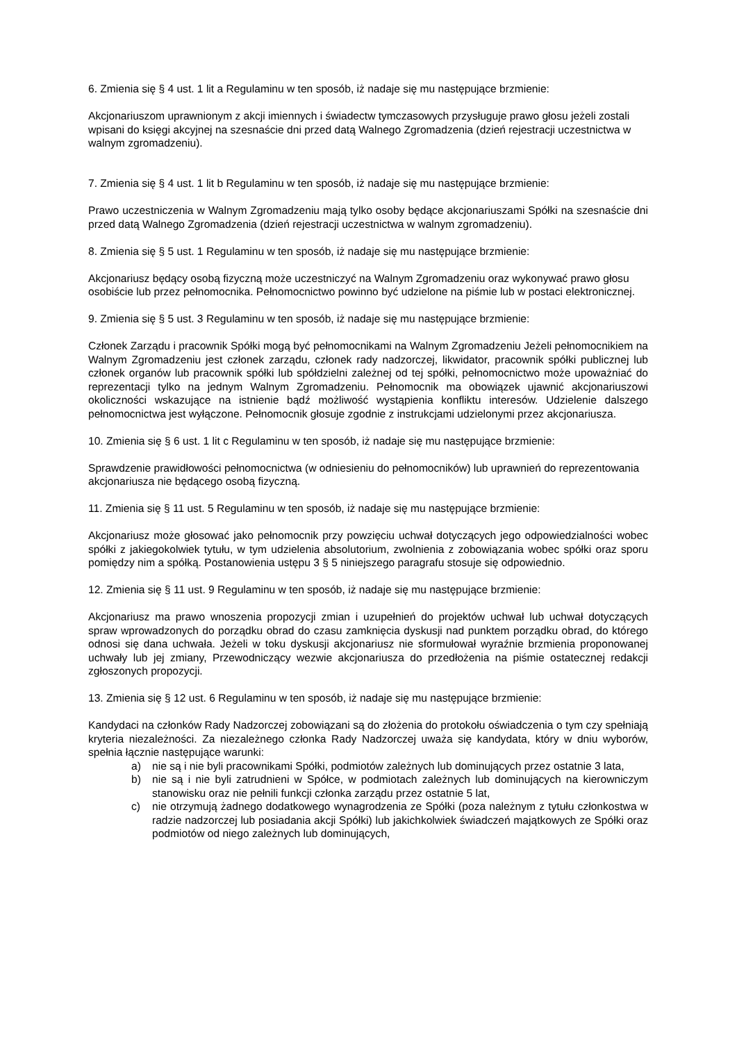6. Zmienia się § 4 ust. 1 lit a Regulaminu w ten sposób, iż nadaje się mu następujące brzmienie:
Akcjonariuszom uprawnionym z akcji imiennych i świadectw tymczasowych przysługuje prawo głosu jeżeli zostali wpisani do księgi akcyjnej na szesnaście dni przed datą Walnego Zgromadzenia (dzień rejestracji uczestnictwa w walnym zgromadzeniu).
7. Zmienia się § 4 ust. 1 lit b Regulaminu w ten sposób, iż nadaje się mu następujące brzmienie:
Prawo uczestniczenia w Walnym Zgromadzeniu mają tylko osoby będące akcjonariuszami Spółki na szesnaście dni przed datą Walnego Zgromadzenia (dzień rejestracji uczestnictwa w walnym zgromadzeniu).
8. Zmienia się § 5 ust. 1 Regulaminu w ten sposób, iż nadaje się mu następujące brzmienie:
Akcjonariusz będący osobą fizyczną może uczestniczyć na Walnym Zgromadzeniu oraz wykonywać prawo głosu osobiście lub przez pełnomocnika. Pełnomocnictwo powinno być udzielone na piśmie lub w postaci elektronicznej.
9. Zmienia się § 5 ust. 3 Regulaminu w ten sposób, iż nadaje się mu następujące brzmienie:
Członek Zarządu i pracownik Spółki mogą być pełnomocnikami na Walnym Zgromadzeniu Jeżeli pełnomocnikiem na Walnym Zgromadzeniu jest członek zarządu, członek rady nadzorczej, likwidator, pracownik spółki publicznej lub członek organów lub pracownik spółki lub spółdzielni zależnej od tej spółki, pełnomocnictwo może upoważniać do reprezentacji tylko na jednym Walnym Zgromadzeniu. Pełnomocnik ma obowiązek ujawnić akcjonariuszowi okoliczności wskazujące na istnienie bądź możliwość wystąpienia konfliktu interesów. Udzielenie dalszego pełnomocnictwa jest wyłączone. Pełnomocnik głosuje zgodnie z instrukcjami udzielonymi przez akcjonariusza.
10. Zmienia się § 6 ust. 1 lit c Regulaminu w ten sposób, iż nadaje się mu następujące brzmienie:
Sprawdzenie prawidłowości pełnomocnictwa (w odniesieniu do pełnomocników) lub uprawnień do reprezentowania akcjonariusza nie będącego osobą fizyczną.
11. Zmienia się § 11 ust. 5 Regulaminu w ten sposób, iż nadaje się mu następujące brzmienie:
Akcjonariusz może głosować jako pełnomocnik przy powzięciu uchwał dotyczących jego odpowiedzialności wobec spółki z jakiegokolwiek tytułu, w tym udzielenia absolutorium, zwolnienia z zobowiązania wobec spółki oraz sporu pomiędzy nim a spółką. Postanowienia ustępu 3 § 5 niniejszego paragrafu stosuje się odpowiednio.
12. Zmienia się § 11 ust. 9 Regulaminu w ten sposób, iż nadaje się mu następujące brzmienie:
Akcjonariusz ma prawo wnoszenia propozycji zmian i uzupełnień do projektów uchwał lub uchwał dotyczących spraw wprowadzonych do porządku obrad do czasu zamknięcia dyskusji nad punktem porządku obrad, do którego odnosi się dana uchwała. Jeżeli w toku dyskusji akcjonariusz nie sformułował wyraźnie brzmienia proponowanej uchwały lub jej zmiany, Przewodniczący wezwie akcjonariusza do przedłożenia na piśmie ostatecznej redakcji zgłoszonych propozycji.
13. Zmienia się § 12 ust. 6 Regulaminu w ten sposób, iż nadaje się mu następujące brzmienie:
Kandydaci na członków Rady Nadzorczej zobowiązani są do złożenia do protokołu oświadczenia o tym czy spełniają kryteria niezależności. Za niezależnego członka Rady Nadzorczej uważa się kandydata, który w dniu wyborów, spełnia łącznie następujące warunki:
a) nie są i nie byli pracownikami Spółki, podmiotów zależnych lub dominujących przez ostatnie 3 lata,
b) nie są i nie byli zatrudnieni w Spółce, w podmiotach zależnych lub dominujących na kierowniczym stanowisku oraz nie pełnili funkcji członka zarządu przez ostatnie 5 lat,
c) nie otrzymują żadnego dodatkowego wynagrodzenia ze Spółki (poza należnym z tytułu członkostwa w radzie nadzorczej lub posiadania akcji Spółki) lub jakichkolwiek świadczeń majątkowych ze Spółki oraz podmiotów od niego zależnych lub dominujących,